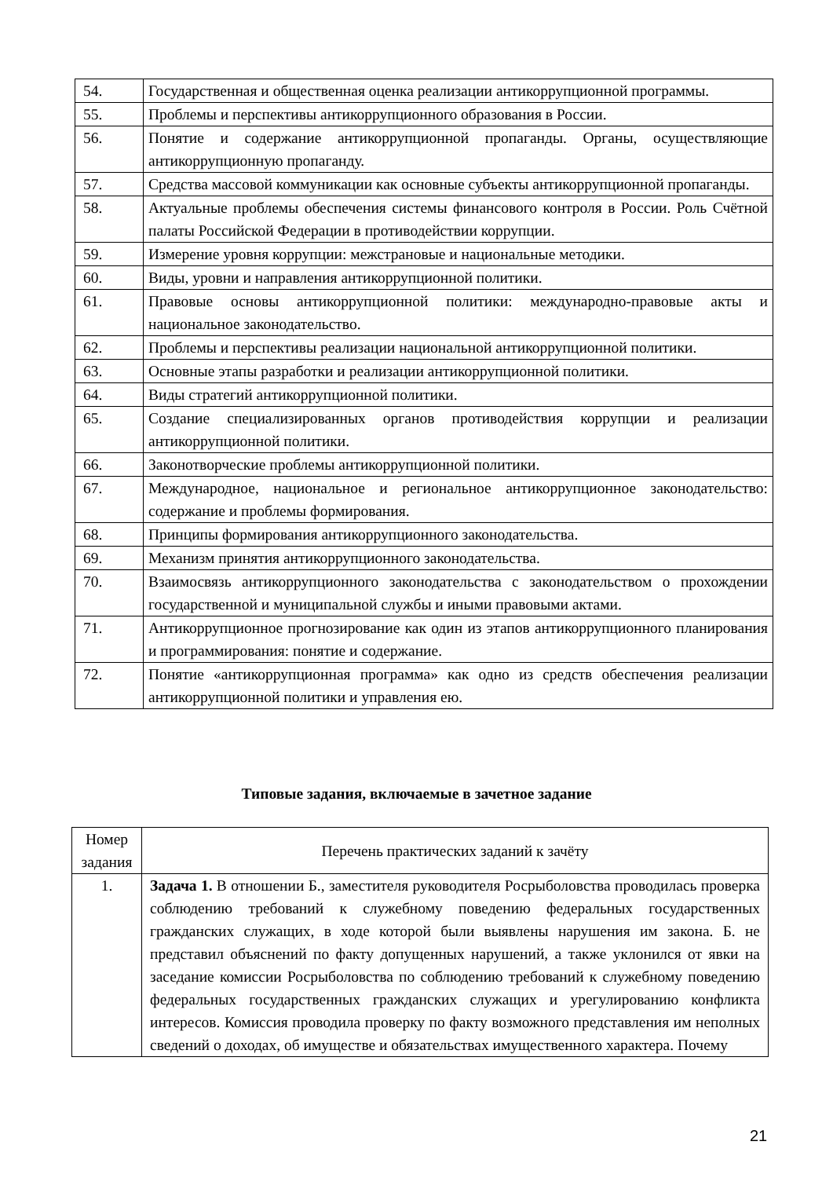| 54. | Государственная и общественная оценка реализации антикоррупционной программы. |
| 55. | Проблемы и перспективы антикоррупционного образования в России. |
| 56. | Понятие и содержание антикоррупционной пропаганды. Органы, осуществляющие антикоррупционную пропаганду. |
| 57. | Средства массовой коммуникации как основные субъекты антикоррупционной пропаганды. |
| 58. | Актуальные проблемы обеспечения системы финансового контроля в России. Роль Счётной палаты Российской Федерации в противодействии коррупции. |
| 59. | Измерение уровня коррупции: межстрановые и национальные методики. |
| 60. | Виды, уровни и направления антикоррупционной политики. |
| 61. | Правовые основы антикоррупционной политики: международно-правовые акты и национальное законодательство. |
| 62. | Проблемы и перспективы реализации национальной антикоррупционной политики. |
| 63. | Основные этапы разработки и реализации антикоррупционной политики. |
| 64. | Виды стратегий антикоррупционной политики. |
| 65. | Создание специализированных органов противодействия коррупции и реализации антикоррупционной политики. |
| 66. | Законотворческие проблемы антикоррупционной политики. |
| 67. | Международное, национальное и региональное антикоррупционное законодательство: содержание и проблемы формирования. |
| 68. | Принципы формирования антикоррупционного законодательства. |
| 69. | Механизм принятия антикоррупционного законодательства. |
| 70. | Взаимосвязь антикоррупционного законодательства с законодательством о прохождении государственной и муниципальной службы и иными правовыми актами. |
| 71. | Антикоррупционное прогнозирование как один из этапов антикоррупционного планирования и программирования: понятие и содержание. |
| 72. | Понятие «антикоррупционная программа» как одно из средств обеспечения реализации антикоррупционной политики и управления ею. |
Типовые задания, включаемые в зачетное задание
| Номер задания | Перечень практических заданий к зачёту |
| --- | --- |
| 1. | Задача 1. В отношении Б., заместителя руководителя Росрыболовства проводилась проверка соблюдению требований к служебному поведению федеральных государственных гражданских служащих, в ходе которой были выявлены нарушения им закона. Б. не представил объяснений по факту допущенных нарушений, а также уклонился от явки на заседание комиссии Росрыболовства по соблюдению требований к служебному поведению федеральных государственных гражданских служащих и урегулированию конфликта интересов. Комиссия проводила проверку по факту возможного представления им неполных сведений о доходах, об имуществе и обязательствах имущественного характера. Почему |
21